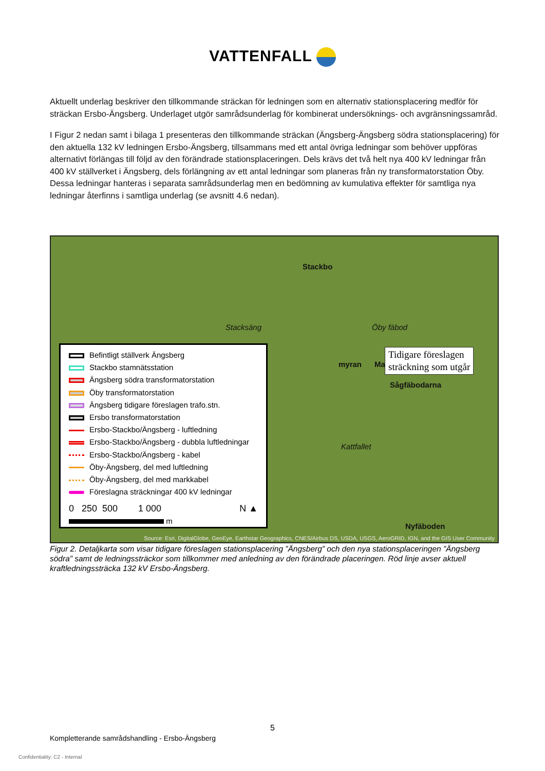VATTENFALL
Aktuellt underlag beskriver den tillkommande sträckan för ledningen som en alternativ stationsplacering medför för sträckan Ersbo-Ängsberg. Underlaget utgör samrådsunderlag för kombinerat undersöknings- och avgränsningssamråd.
I Figur 2 nedan samt i bilaga 1 presenteras den tillkommande sträckan (Ängsberg-Ängsberg södra stationsplacering) för den aktuella 132 kV ledningen Ersbo-Ängsberg, tillsammans med ett antal övriga ledningar som behöver uppföras alternativt förlängas till följd av den förändrade stationsplaceringen. Dels krävs det två helt nya 400 kV ledningar från 400 kV ställverket i Ängsberg, dels förlängning av ett antal ledningar som planeras från ny transformatorstation Öby. Dessa ledningar hanteras i separata samrådsunderlag men en bedömning av kumulativa effekter för samtliga nya ledningar återfinns i samtliga underlag (se avsnitt 4.6 nedan).
Stackbo
Mal myran
Sågfäbodarna
Kattfallet
Nyfäboden
Stacksäng Öby fäbod
Tidigare föreslagen
sträckning som utgår
Befintligt ställverk Ängsberg
Stackbo stamnätsstation
Ängsberg södra transformatorstation
Öby transformatorstation
Ängsberg tidigare föreslagen trafo.stn.
Ersbo transformatorstation
Ersbo-Stackbo/Ängsberg - luftledning
Ersbo-Stackbo/Ängsberg - dubbla luftledningar
Ersbo-Stackbo/Ängsberg - kabel
Öby-Ängsberg, del med luftledning
Öby-Ängsberg, del med markkabel
Föreslagna sträckningar 400 kV ledningar
0 250 500 1 000 N ▲
m
Source: Esri, DigitalGlobe, GeoEye, Earthstar Geographics, CNES/Airbus DS, USDA, USGS, AeroGRID, IGN, and the GIS User Community
Figur 2. Detaljkarta som visar tidigare föreslagen stationsplacering ”Ängsberg” och den nya stationsplaceringen ”Ängsberg södra” samt de ledningssträckor som tillkommer med anledning av den förändrade placeringen. Röd linje avser aktuell kraftledningssträcka 132 kV Ersbo-Ängsberg.
5
Kompletterande samrådshandling - Ersbo-Ängsberg
Confidentiality: C2 - Internal